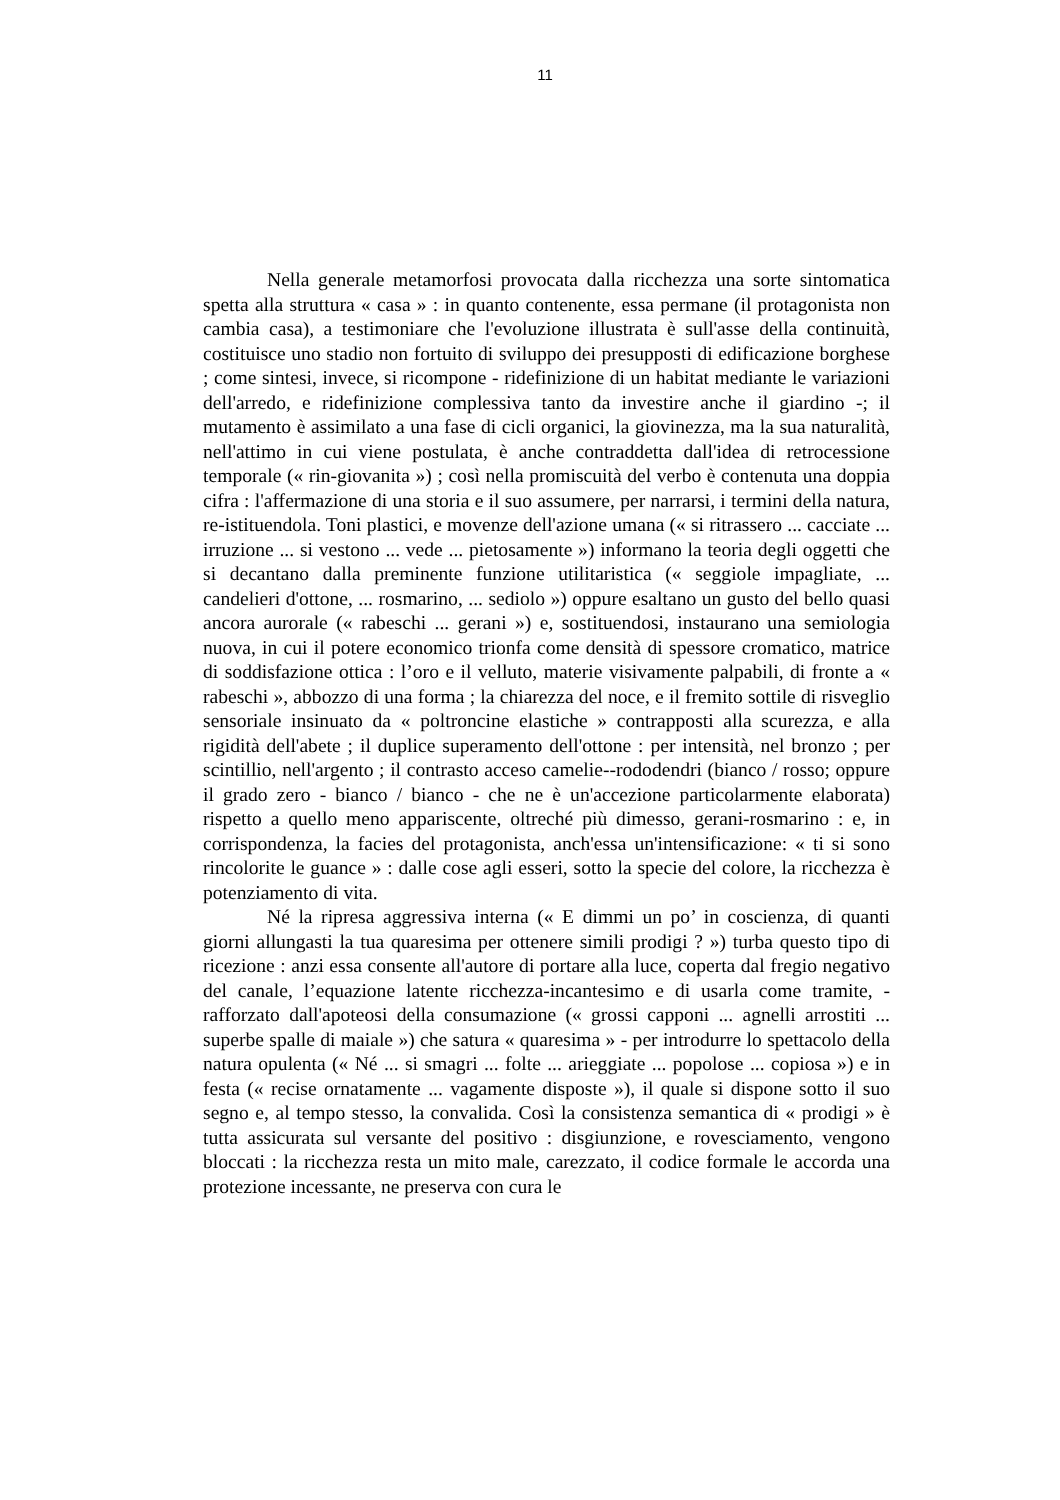11
Nella generale metamorfosi provocata dalla ricchezza una sorte sintomatica spetta alla struttura « casa » : in quanto contenente, essa permane (il protagonista non cambia casa), a testimoniare che l'evoluzione illustrata è sull'asse della continuità, costituisce uno stadio non fortuito di sviluppo dei presupposti di edificazione borghese ; come sintesi, invece, si ricompone - ridefinizione di un habitat mediante le variazioni dell'arredo, e ridefinizione complessiva tanto da investire anche il giardino -; il mutamento è assimilato a una fase di cicli organici, la giovinezza, ma la sua naturalità, nell'attimo in cui viene postulata, è anche contraddetta dall'idea di retrocessione temporale (« rin-giovanita ») ; così nella promiscuità del verbo è contenuta una doppia cifra : l'affermazione di una storia e il suo assumere, per narrarsi, i termini della natura, re-istituendola. Toni plastici, e movenze dell'azione umana (« si ritrassero ... cacciate ... irruzione ... si vestono ... vede ... pietosamente ») informano la teoria degli oggetti che si decantano dalla preminente funzione utilitaristica (« seggiole impagliate, ... candelieri d'ottone, ... rosmarino, ... sediolo ») oppure esaltano un gusto del bello quasi ancora aurorale (« rabeschi ... gerani ») e, sostituendosi, instaurano una semiologia nuova, in cui il potere economico trionfa come densità di spessore cromatico, matrice di soddisfazione ottica : l’oro e il velluto, materie visivamente palpabili, di fronte a « rabeschi », abbozzo di una forma ; la chiarezza del noce, e il fremito sottile di risveglio sensoriale insinuato da « poltroncine elastiche » contrapposti alla scurezza, e alla rigidità dell'abete ; il duplice superamento dell'ottone : per intensità, nel bronzo ; per scintillio, nell'argento ; il contrasto acceso camelie--rododendri (bianco / rosso; oppure il grado zero - bianco / bianco - che ne è un'accezione particolarmente elaborata) rispetto a quello meno appariscente, oltreché più dimesso, gerani-rosmarino : e, in corrispondenza, la facies del protagonista, anch'essa un'intensificazione: « ti si sono rincolorite le guance » : dalle cose agli esseri, sotto la specie del colore, la ricchezza è potenziamento di vita.
Né la ripresa aggressiva interna (« E dimmi un po’ in coscienza, di quanti giorni allungasti la tua quaresima per ottenere simili prodigi ? ») turba questo tipo di ricezione : anzi essa consente all'autore di portare alla luce, coperta dal fregio negativo del canale, l’equazione latente ricchezza-incantesimo e di usarla come tramite, - rafforzato dall'apoteosi della consumazione (« grossi capponi ... agnelli arrostiti ... superbe spalle di maiale ») che satura « quaresima » - per introdurre lo spettacolo della natura opulenta (« Né ... si smagri ... folte ... arieggiate ... popolose ... copiosa ») e in festa (« recise ornatamente ... vagamente disposte »), il quale si dispone sotto il suo segno e, al tempo stesso, la convalida. Così la consistenza semantica di « prodigi » è tutta assicurata sul versante del positivo : disgiunzione, e rovesciamento, vengono bloccati : la ricchezza resta un mito male, carezzato, il codice formale le accorda una protezione incessante, ne preserva con cura le